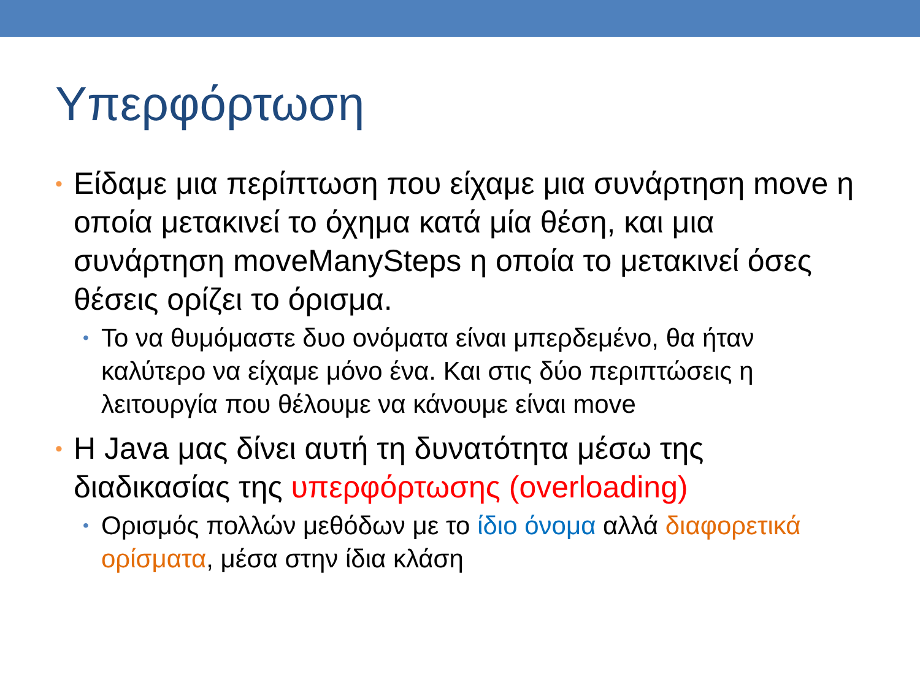Υπερφόρτωση
• Είδαμε μια περίπτωση που είχαμε μια συνάρτηση move η οποία μετακινεί το όχημα κατά μία θέση, και μια συνάρτηση moveManySteps η οποία το μετακινεί όσες θέσεις ορίζει το όρισμα.
• Το να θυμόμαστε δυο ονόματα είναι μπερδεμένο, θα ήταν καλύτερο να είχαμε μόνο ένα. Και στις δύο περιπτώσεις η λειτουργία που θέλουμε να κάνουμε είναι move
• Η Java μας δίνει αυτή τη δυνατότητα μέσω της διαδικασίας της υπερφόρτωσης (overloading)
• Ορισμός πολλών μεθόδων με το ίδιο όνομα αλλά διαφορετικά ορίσματα, μέσα στην ίδια κλάση